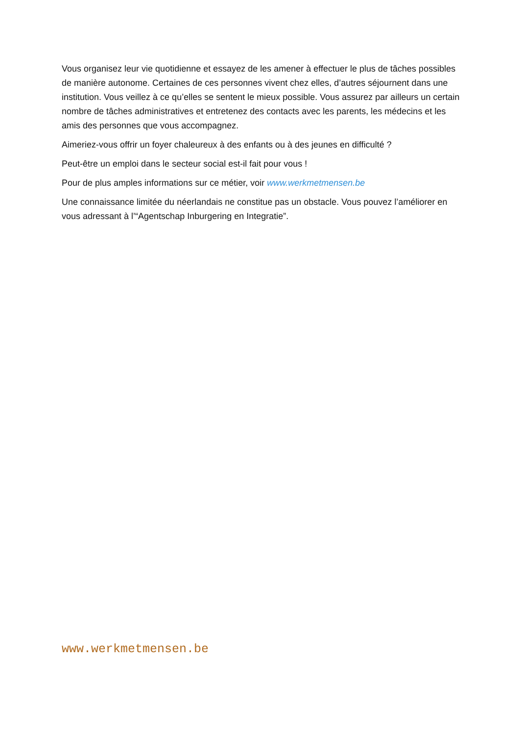Vous organisez leur vie quotidienne et essayez de les amener à effectuer le plus de tâches possibles de manière autonome. Certaines de ces personnes vivent chez elles, d’autres séjournent dans une institution. Vous veillez à ce qu’elles se sentent le mieux possible. Vous assurez par ailleurs un certain nombre de tâches administratives et entretenez des contacts avec les parents, les médecins et les amis des personnes que vous accompagnez.
Aimeriez-vous offrir un foyer chaleureux à des enfants ou à des jeunes en difficulté ?
Peut-être un emploi dans le secteur social est-il fait pour vous !
Pour de plus amples informations sur ce métier, voir www.werkmetmensen.be
Une connaissance limitée du néerlandais ne constitue pas un obstacle. Vous pouvez l’améliorer en vous adressant à l’“Agentschap Inburgering en Integratie”.
www.werkmetmensen.be